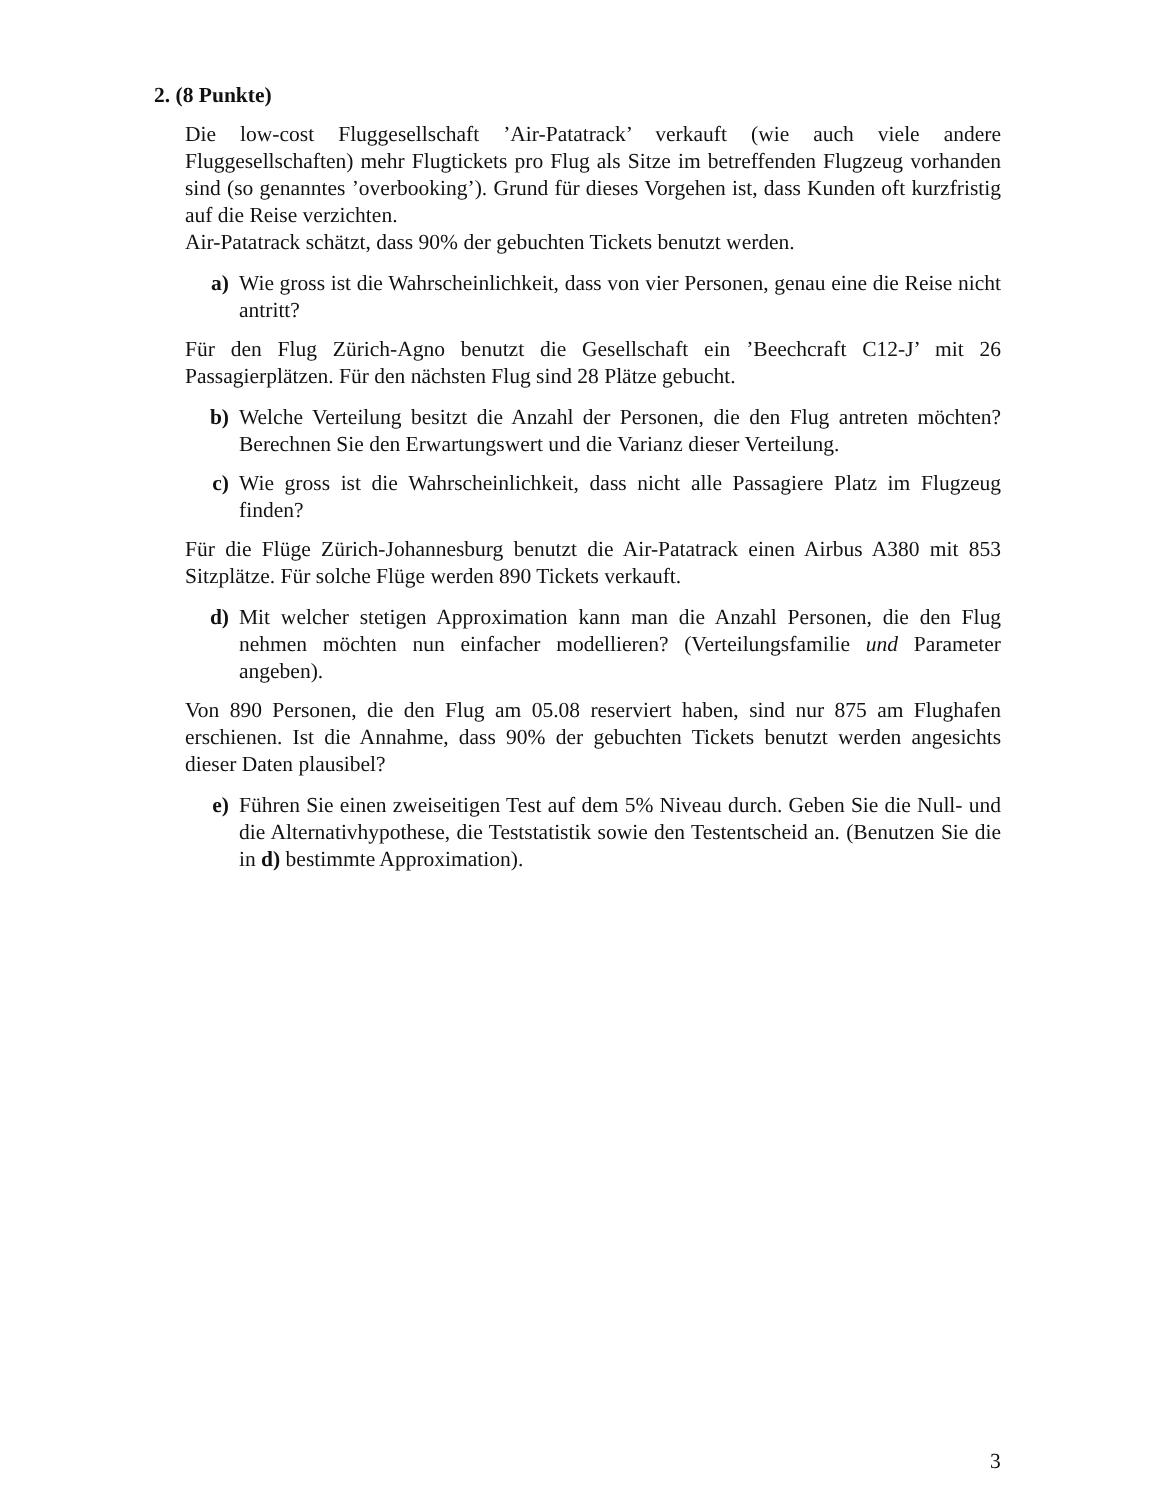2. (8 Punkte)
Die low-cost Fluggesellschaft ’Air-Patatrack’ verkauft (wie auch viele andere Fluggesellschaften) mehr Flugtickets pro Flug als Sitze im betreffenden Flugzeug vorhanden sind (so genanntes ’overbooking’). Grund für dieses Vorgehen ist, dass Kunden oft kurzfristig auf die Reise verzichten.
Air-Patatrack schätzt, dass 90% der gebuchten Tickets benutzt werden.
a) Wie gross ist die Wahrscheinlichkeit, dass von vier Personen, genau eine die Reise nicht antritt?
Für den Flug Zürich-Agno benutzt die Gesellschaft ein ’Beechcraft C12-J’ mit 26 Passagierplätzen. Für den nächsten Flug sind 28 Plätze gebucht.
b) Welche Verteilung besitzt die Anzahl der Personen, die den Flug antreten möchten? Berechnen Sie den Erwartungswert und die Varianz dieser Verteilung.
c) Wie gross ist die Wahrscheinlichkeit, dass nicht alle Passagiere Platz im Flugzeug finden?
Für die Flüge Zürich-Johannesburg benutzt die Air-Patatrack einen Airbus A380 mit 853 Sitzplätze. Für solche Flüge werden 890 Tickets verkauft.
d) Mit welcher stetigen Approximation kann man die Anzahl Personen, die den Flug nehmen möchten nun einfacher modellieren? (Verteilungsfamilie und Parameter angeben).
Von 890 Personen, die den Flug am 05.08 reserviert haben, sind nur 875 am Flughafen erschienen. Ist die Annahme, dass 90% der gebuchten Tickets benutzt werden angesichts dieser Daten plausibel?
e) Führen Sie einen zweiseitigen Test auf dem 5% Niveau durch. Geben Sie die Null- und die Alternativhypothese, die Teststatistik sowie den Testentscheid an. (Benutzen Sie die in d) bestimmte Approximation).
3